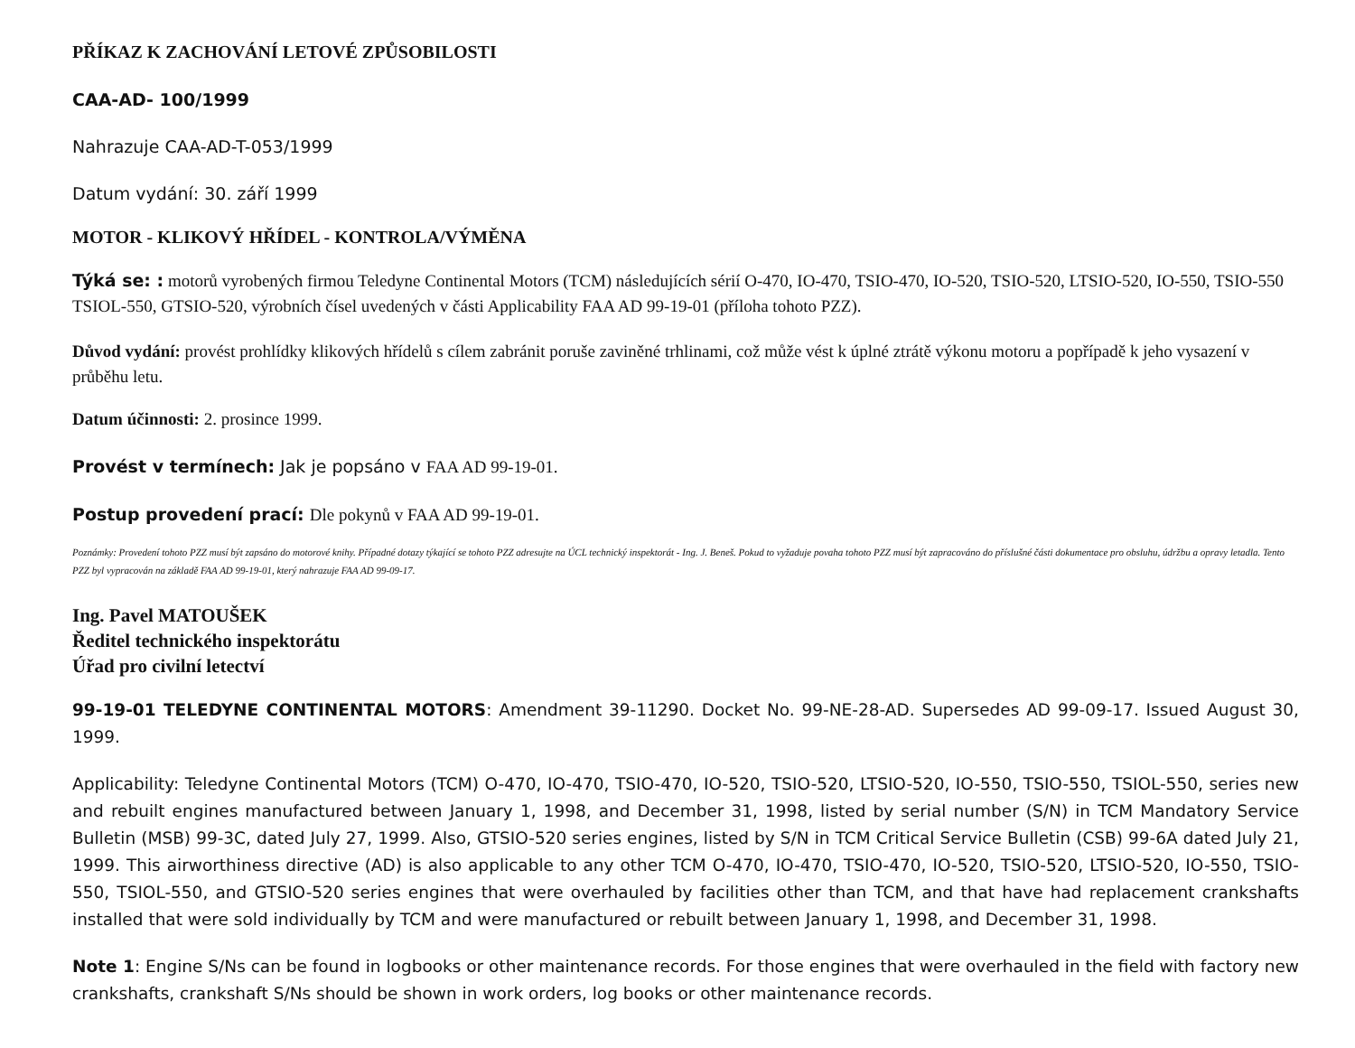PŘÍKAZ K ZACHOVÁNÍ LETOVÉ ZPŮSOBILOSTI
CAA-AD- 100/1999
Nahrazuje CAA-AD-T-053/1999
Datum vydání: 30. září 1999
MOTOR - KLIKOVÝ HŘÍDEL - KONTROLA/VÝMĚNA
Týká se: : motorů vyrobených firmou Teledyne Continental Motors (TCM) následujících sérií O-470, IO-470, TSIO-470, IO-520, TSIO-520, LTSIO-520, IO-550, TSIO-550 TSIOL-550, GTSIO-520, výrobních čísel uvedených v části Applicability FAA AD 99-19-01 (příloha tohoto PZZ).
Důvod vydání: provést prohlídky klikových hřídelů s cílem zabránit poruše zaviněné trhlinami, což může vést k úplné ztrátě výkonu motoru a popřípadě k jeho vysazení v průběhu letu.
Datum účinnosti: 2. prosince 1999.
Provést v termínech: Jak je popsáno v FAA AD 99-19-01.
Postup provedení prací: Dle pokynů v FAA AD 99-19-01.
Poznámky: Provedení tohoto PZZ musí být zapsáno do motorové knihy. Případné dotazy týkající se tohoto PZZ adresujte na ÚCL technický inspektorát - Ing. J. Beneš. Pokud to vyžaduje povaha tohoto PZZ musí být zapracováno do příslušné části dokumentace pro obsluhu, údržbu a opravy letadla. Tento PZZ byl vypracován na základě FAA AD 99-19-01, který nahrazuje FAA AD 99-09-17.
Ing. Pavel MATOUŠEK
Ředitel technického inspektorátu
Úřad pro civilní letectví
99-19-01 TELEDYNE CONTINENTAL MOTORS: Amendment 39-11290. Docket No. 99-NE-28-AD. Supersedes AD 99-09-17. Issued August 30, 1999.
Applicability: Teledyne Continental Motors (TCM) O-470, IO-470, TSIO-470, IO-520, TSIO-520, LTSIO-520, IO-550, TSIO-550, TSIOL-550, series new and rebuilt engines manufactured between January 1, 1998, and December 31, 1998, listed by serial number (S/N) in TCM Mandatory Service Bulletin (MSB) 99-3C, dated July 27, 1999. Also, GTSIO-520 series engines, listed by S/N in TCM Critical Service Bulletin (CSB) 99-6A dated July 21, 1999. This airworthiness directive (AD) is also applicable to any other TCM O-470, IO-470, TSIO-470, IO-520, TSIO-520, LTSIO-520, IO-550, TSIO-550, TSIOL-550, and GTSIO-520 series engines that were overhauled by facilities other than TCM, and that have had replacement crankshafts installed that were sold individually by TCM and were manufactured or rebuilt between January 1, 1998, and December 31, 1998.
Note 1: Engine S/Ns can be found in logbooks or other maintenance records. For those engines that were overhauled in the field with factory new crankshafts, crankshaft S/Ns should be shown in work orders, log books or other maintenance records.